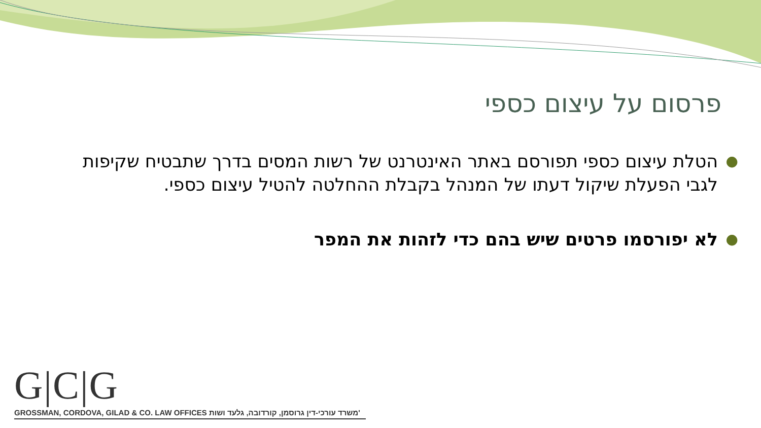פרסום על עיצום כספי
● הטלת עיצום כספי תפורסם באתר האינטרנט של רשות המסים בדרך שתבטיח שקיפות לגבי הפעלת שיקול דעתו של המנהל בקבלת ההחלטה להטיל עיצום כספי.
● לא יפורסמו פרטים שיש בהם כדי לזהות את המפר
G|C|G
GROSSMAN, CORDOVA, GILAD & CO. LAW OFFICES משרד עורכי-דין גרוסמן, קורדובה, גלעד ושות'